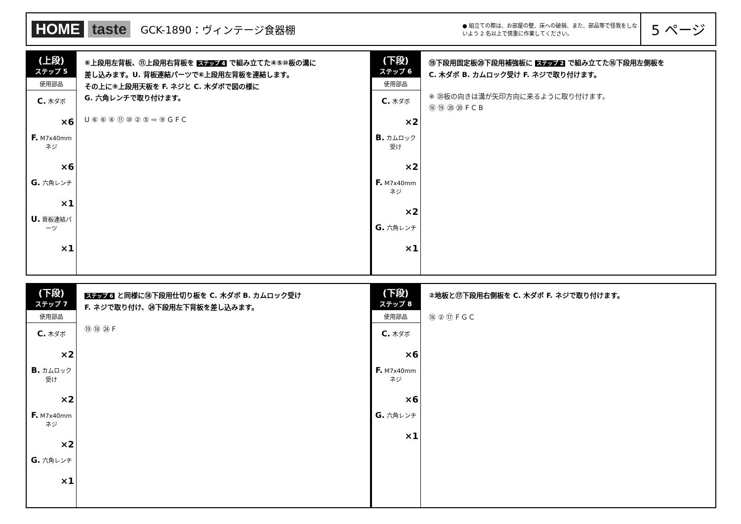HOME taste
GCK-1890：ヴィンテージ食器棚
● 組立ての際は、お部屋の壁、床への破損、また、部品等で怪我をしないよう 2 名以上で慎重に作業してください。
5 ページ
(上段)
ステップ 5
使用部品
C. 木ダボ
×6
F. M7x40mm ネジ
×6
G. 六角レンチ
×1
U. 背板連結パーツ
×1
⑥上段用左背板、⑪上段用右背板を ステップ 4 で組み立てた④⑤⑩板の溝に
差し込みます。U. 背板連結パーツで⑥上段用左背板を連結します。
その上に⑨上段用天板を F. ネジと C. 木ダボで図の様に
G. 六角レンチで取り付けます。
U ⑥ ⑥ ④ ⑪ ⑩ ② ⑤ ⇨ ⑨ G F C
(下段)
ステップ 6
使用部品
C. 木ダボ
×2
B. カムロック受け
×2
F. M7x40mm ネジ
×2
G. 六角レンチ
×1
⑲下段用固定板⑳下段用補強板に ステップ 2 で組み立てた⑯下段用左側板を
C. 木ダボ B. カムロック受け F. ネジで取り付けます。
※ ⑳板の向きは溝が矢印方向に来るように取り付けます。
⑯ ⑲ ⑳ ⑳ F C B
(下段)
ステップ 7
使用部品
C. 木ダボ
×2
B. カムロック受け
×2
F. M7x40mm ネジ
×2
G. 六角レンチ
×1
ステップ 6 と同様に⑱下段用仕切り板を C. 木ダボ B. カムロック受け
F. ネジで取り付け、㉔下段用左下背板を差し込みます。
⑲ ⑱ ㉔ F
(下段)
ステップ 8
使用部品
C. 木ダボ
×6
F. M7x40mm ネジ
×6
G. 六角レンチ
×1
②地板と⑰下段用右側板を C. 木ダボ F. ネジで取り付けます。
⑱ ② ⑰ F G C